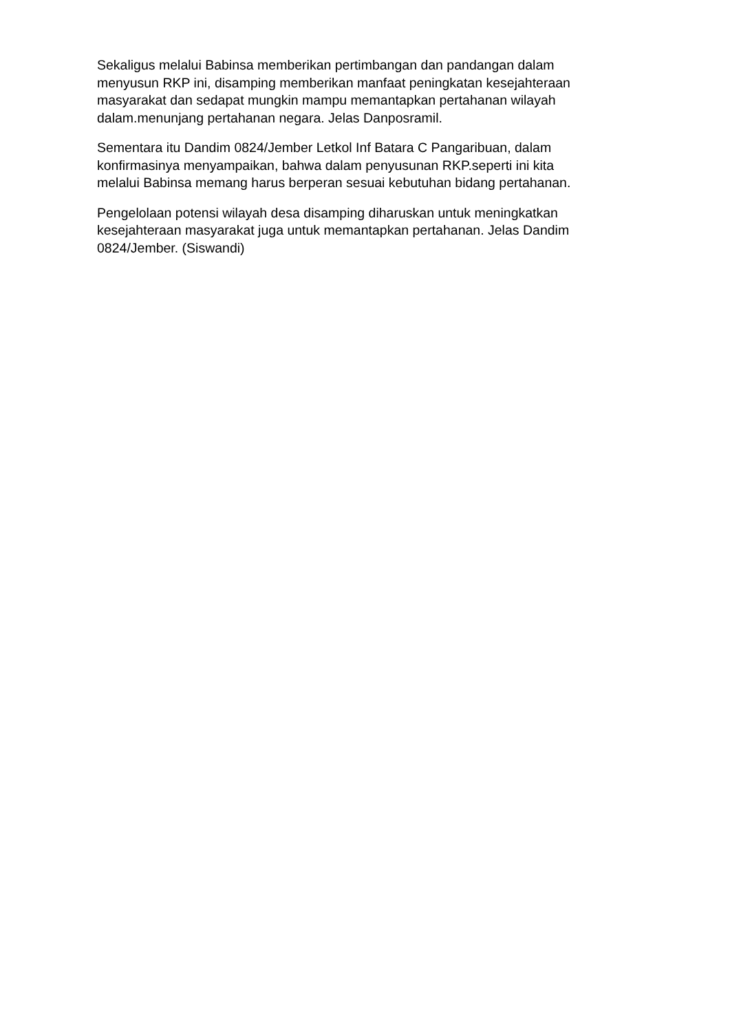Sekaligus melalui Babinsa memberikan pertimbangan dan pandangan dalam menyusun RKP ini, disamping memberikan manfaat peningkatan kesejahteraan masyarakat dan sedapat mungkin mampu memantapkan pertahanan wilayah dalam.menunjang pertahanan negara. Jelas Danposramil.
Sementara itu Dandim 0824/Jember Letkol Inf Batara C Pangaribuan, dalam konfirmasinya menyampaikan, bahwa dalam penyusunan RKP.seperti ini kita melalui Babinsa memang harus berperan sesuai kebutuhan bidang pertahanan.
Pengelolaan potensi wilayah desa disamping diharuskan untuk meningkatkan kesejahteraan masyarakat juga untuk memantapkan pertahanan. Jelas Dandim 0824/Jember. (Siswandi)